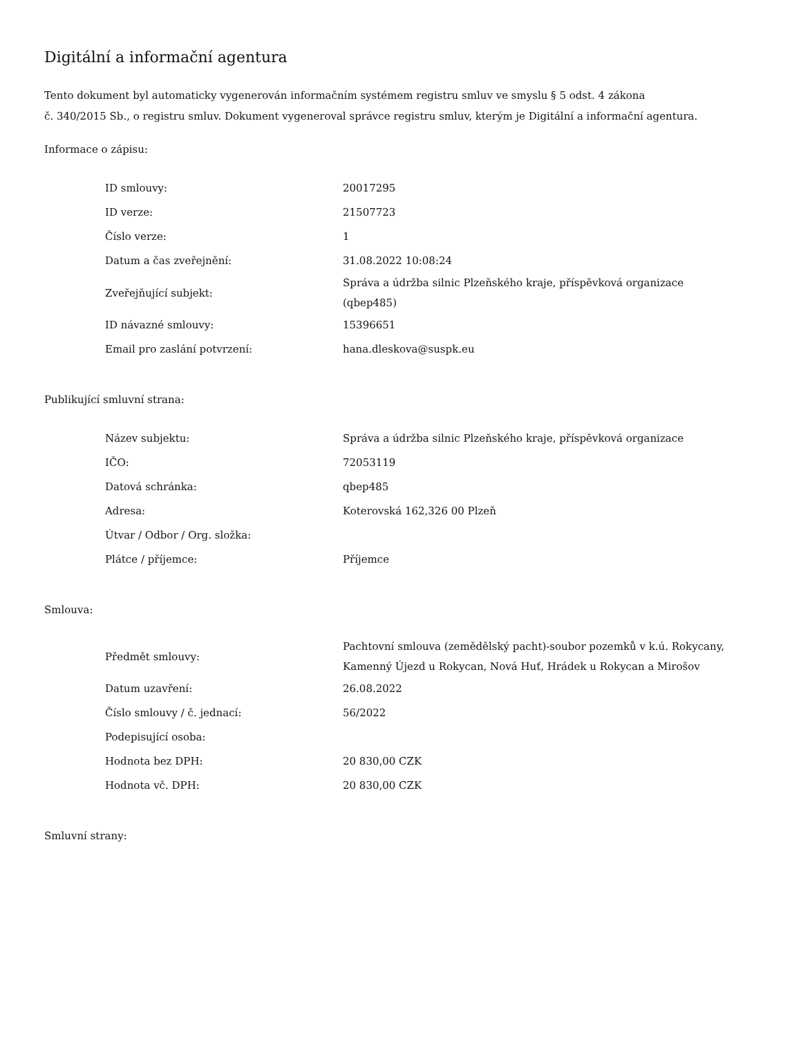Digitální a informační agentura
Tento dokument byl automaticky vygenerován informačním systémem registru smluv ve smyslu § 5 odst. 4 zákona
č. 340/2015 Sb., o registru smluv. Dokument vygeneroval správce registru smluv, kterým je Digitální a informační agentura.
Informace o zápisu:
| ID smlouvy: | 20017295 |
| ID verze: | 21507723 |
| Číslo verze: | 1 |
| Datum a čas zveřejnění: | 31.08.2022 10:08:24 |
| Zveřejňující subjekt: | Správa a údržba silnic Plzeňského kraje, příspěvková organizace (qbep485) |
| ID návazné smlouvy: | 15396651 |
| Email pro zaslání potvrzení: | hana.dleskova@suspk.eu |
Publikující smluvní strana:
| Název subjektu: | Správa a údržba silnic Plzeňského kraje, příspěvková organizace |
| IČO: | 72053119 |
| Datová schránka: | qbep485 |
| Adresa: | Koterovská 162,326 00 Plzeň |
| Útvar / Odbor / Org. složka: | |
| Plátce / příjemce: | Příjemce |
Smlouva:
| Předmět smlouvy: | Pachtovní smlouva (zemědělský pacht)-soubor pozemků v k.ú. Rokycany, Kamenný Újezd u Rokycan, Nová Huť, Hrádek u Rokycan a Mirošov |
| Datum uzavření: | 26.08.2022 |
| Číslo smlouvy / č. jednací: | 56/2022 |
| Podepisující osoba: | |
| Hodnota bez DPH: | 20 830,00 CZK |
| Hodnota vč. DPH: | 20 830,00 CZK |
Smluvní strany: